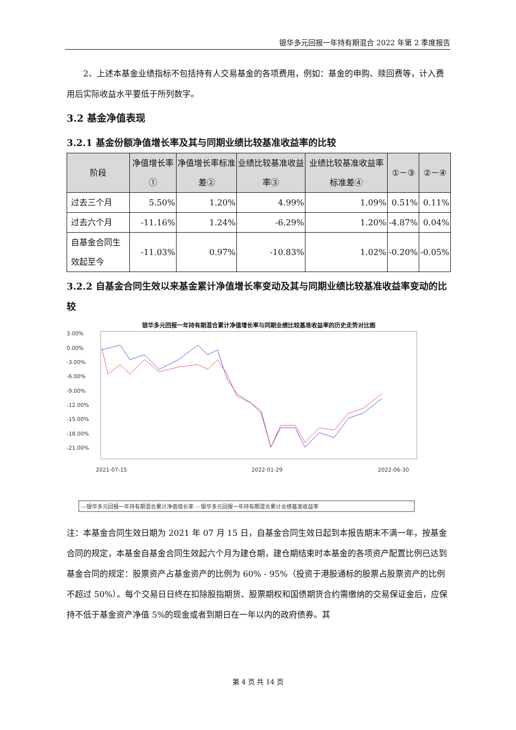银华多元回报一年持有期混合 2022 年第 2 季度报告
2、上述本基金业绩指标不包括持有人交易基金的各项费用，例如：基金的申购、赎回费等，计入费用后实际收益水平要低于所列数字。
3.2 基金净值表现
3.2.1 基金份额净值增长率及其与同期业绩比较基准收益率的比较
| 阶段 | 净值增长率① | 净值增长率标准差② | 业绩比较基准收益率③ | 业绩比较基准收益率标准差④ | ①－③ | ②－④ |
| --- | --- | --- | --- | --- | --- | --- |
| 过去三个月 | 5.50% | 1.20% | 4.99% | 1.09% | 0.51% | 0.11% |
| 过去六个月 | -11.16% | 1.24% | -6.29% | 1.20% | -4.87% | 0.04% |
| 自基金合同生效起至今 | -11.03% | 0.97% | -10.83% | 1.02% | -0.20% | -0.05% |
3.2.2 自基金合同生效以来基金累计净值增长率变动及其与同期业绩比较基准收益率变动的比较
银华多元回报一年持有期混合累计净值增长率与同期业绩比较基准收益率的历史走势对比图
3.00%
0.00%
-3.00%
-6.00%
-9.00%
-12.00%
-15.00%
-18.00%
-21.00%
2021-07-15
2022-01-29
2022-06-30
—银华多元回报一年持有期混合累计净值增长率 —银华多元回报一年持有期混合累计业绩基准收益率
注：本基金合同生效日期为 2021 年 07 月 15 日，自基金合同生效日起到本报告期末不满一年，按基金合同的规定，本基金自基金合同生效起六个月为建仓期，建仓期结束时本基金的各项资产配置比例已达到基金合同的规定：股票资产占基金资产的比例为 60% - 95%（投资于港股通标的股票占股票资产的比例不超过 50%）。每个交易日日终在扣除股指期货、股票期权和国债期货合约需缴纳的交易保证金后，应保持不低于基金资产净值 5%的现金或者到期日在一年以内的政府债券。其
第 4 页 共 14 页